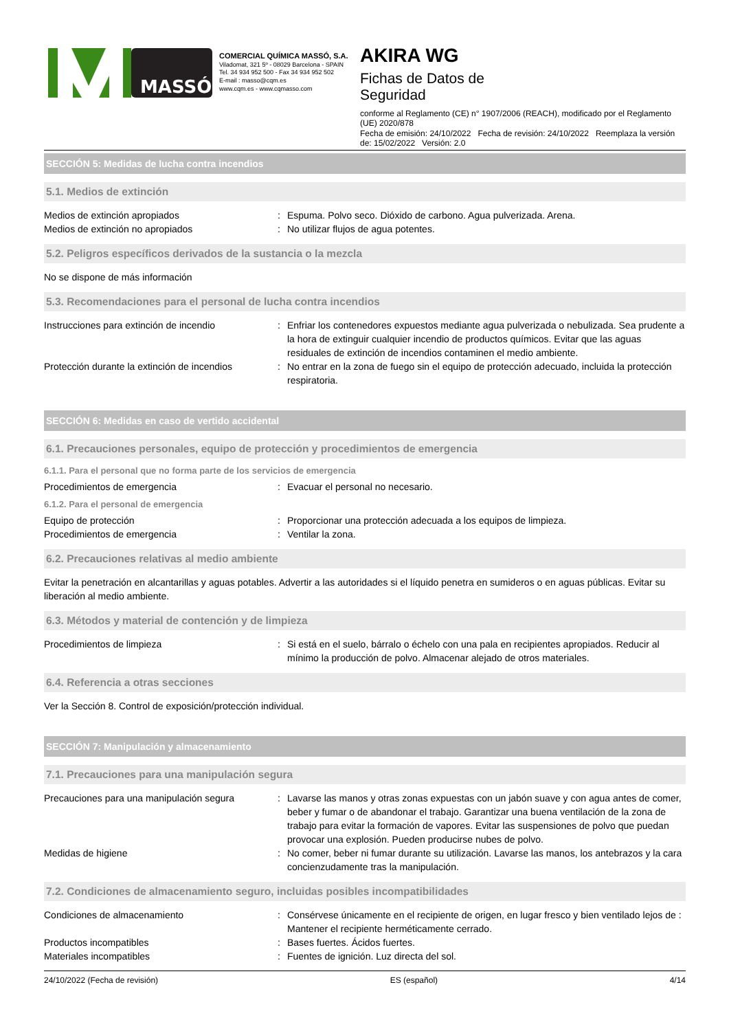MASSÓ
COMERCIAL QUÍMICA MASSÓ, S.A.
Viladomat, 321 5º - 08029 Barcelona - SPAIN
Tel. 34 934 952 500 - Fax 34 934 952 502
E-mail : masso@cqm.es
www.cqm.es - www.cqmasso.com
AKIRA WG
Fichas de Datos de
Seguridad
conforme al Reglamento (CE) n° 1907/2006 (REACH), modificado por el Reglamento (UE) 2020/878
Fecha de emisión: 24/10/2022 Fecha de revisión: 24/10/2022 Reemplaza la versión de: 15/02/2022 Versión: 2.0
SECCIÓN 5: Medidas de lucha contra incendios
5.1. Medios de extinción
Medios de extinción apropiados : Espuma. Polvo seco. Dióxido de carbono. Agua pulverizada. Arena.
Medios de extinción no apropiados : No utilizar flujos de agua potentes.
5.2. Peligros específicos derivados de la sustancia o la mezcla
No se dispone de más información
5.3. Recomendaciones para el personal de lucha contra incendios
Instrucciones para extinción de incendio : Enfriar los contenedores expuestos mediante agua pulverizada o nebulizada. Sea prudente a la hora de extinguir cualquier incendio de productos químicos. Evitar que las aguas residuales de extinción de incendios contaminen el medio ambiente.
Protección durante la extinción de incendios
: No entrar en la zona de fuego sin el equipo de protección adecuado, incluida la protección respiratoria.
SECCIÓN 6: Medidas en caso de vertido accidental
6.1. Precauciones personales, equipo de protección y procedimientos de emergencia
6.1.1. Para el personal que no forma parte de los servicios de emergencia
Procedimientos de emergencia : Evacuar el personal no necesario.
6.1.2. Para el personal de emergencia
Equipo de protección : Proporcionar una protección adecuada a los equipos de limpieza.
Procedimientos de emergencia : Ventilar la zona.
6.2. Precauciones relativas al medio ambiente
Evitar la penetración en alcantarillas y aguas potables. Advertir a las autoridades si el líquido penetra en sumideros o en aguas públicas. Evitar su liberación al medio ambiente.
6.3. Métodos y material de contención y de limpieza
Procedimientos de limpieza : Si está en el suelo, bárralo o échelo con una pala en recipientes apropiados. Reducir al mínimo la producción de polvo. Almacenar alejado de otros materiales.
6.4. Referencia a otras secciones
Ver la Sección 8. Control de exposición/protección individual.
SECCIÓN 7: Manipulación y almacenamiento
7.1. Precauciones para una manipulación segura
Precauciones para una manipulación segura
: Lavarse las manos y otras zonas expuestas con un jabón suave y con agua antes de comer, beber y fumar o de abandonar el trabajo. Garantizar una buena ventilación de la zona de trabajo para evitar la formación de vapores. Evitar las suspensiones de polvo que puedan provocar una explosión. Pueden producirse nubes de polvo.
Medidas de higiene : No comer, beber ni fumar durante su utilización. Lavarse las manos, los antebrazos y la cara concienzudamente tras la manipulación.
7.2. Condiciones de almacenamiento seguro, incluidas posibles incompatibilidades
Condiciones de almacenamiento : Consérvese únicamente en el recipiente de origen, en lugar fresco y bien ventilado lejos de : Mantener el recipiente herméticamente cerrado.
Productos incompatibles : Bases fuertes. Ácidos fuertes.
Materiales incompatibles : Fuentes de ignición. Luz directa del sol.
24/10/2022 (Fecha de revisión) ES (español) 4/14